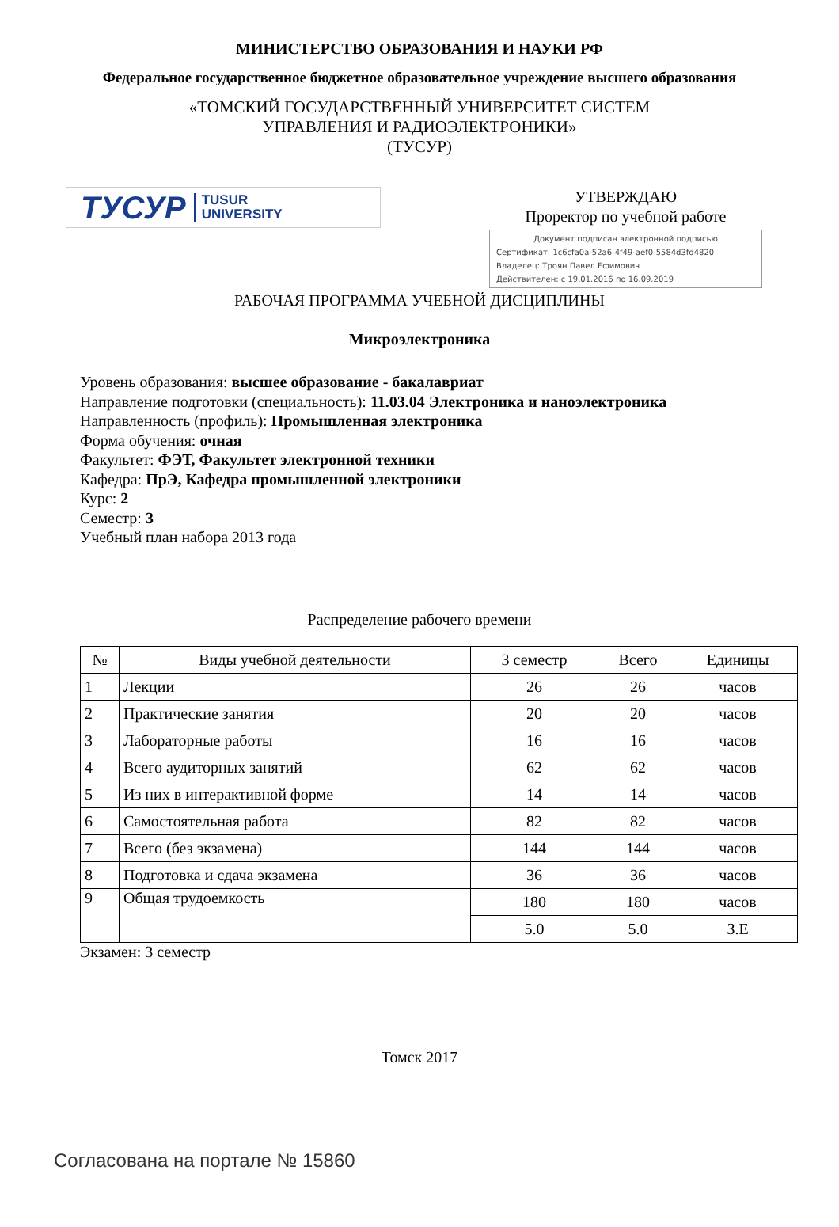МИНИСТЕРСТВО ОБРАЗОВАНИЯ И НАУКИ РФ
Федеральное государственное бюджетное образовательное учреждение высшего образования
«ТОМСКИЙ ГОСУДАРСТВЕННЫЙ УНИВЕРСИТЕТ СИСТЕМ
УПРАВЛЕНИЯ И РАДИОЭЛЕКТРОНИКИ»
(ТУСУР)
ТУСУР TUSUR
UNIVERSITY
УТВЕРЖДАЮ
Проректор по учебной работе
Документ подписан электронной подписью
Сертификат: 1c6cfa0a-52a6-4f49-aef0-5584d3fd4820
Владелец: Троян Павел Ефимович
Действителен: с 19.01.2016 по 16.09.2019
РАБОЧАЯ ПРОГРАММА УЧЕБНОЙ ДИСЦИПЛИНЫ
Микроэлектроника
Уровень образования: высшее образование - бакалавриат
Направление подготовки (специальность): 11.03.04 Электроника и наноэлектроника
Направленность (профиль): Промышленная электроника
Форма обучения: очная
Факультет: ФЭТ, Факультет электронной техники
Кафедра: ПрЭ, Кафедра промышленной электроники
Курс: 2
Семестр: 3
Учебный план набора 2013 года
Распределение рабочего времени
| № | Виды учебной деятельности | 3 семестр | Всего | Единицы |
| --- | --- | --- | --- | --- |
| 1 | Лекции | 26 | 26 | часов |
| 2 | Практические занятия | 20 | 20 | часов |
| 3 | Лабораторные работы | 16 | 16 | часов |
| 4 | Всего аудиторных занятий | 62 | 62 | часов |
| 5 | Из них в интерактивной форме | 14 | 14 | часов |
| 6 | Самостоятельная работа | 82 | 82 | часов |
| 7 | Всего (без экзамена) | 144 | 144 | часов |
| 8 | Подготовка и сдача экзамена | 36 | 36 | часов |
| 9 | Общая трудоемкость | 180 | 180 | часов |
| | | 5.0 | 5.0 | З.Е |
Экзамен: 3 семестр
Томск 2017
Согласована на портале № 15860